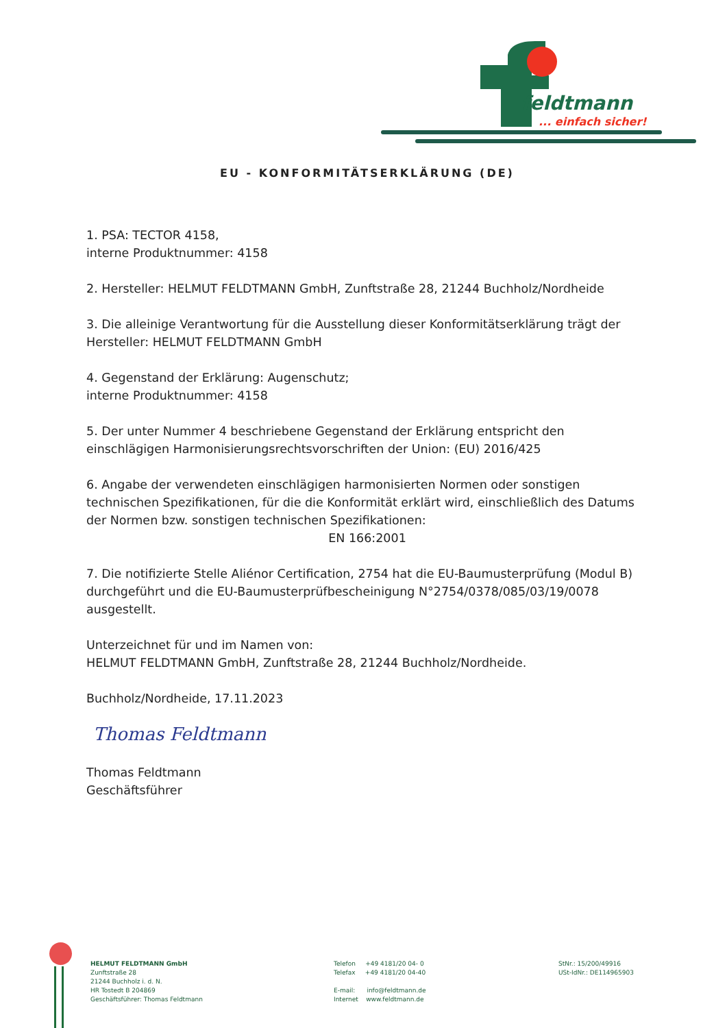feldtmann
... einfach sicher!
EU - KONFORMITÄTSERKLÄRUNG (DE)
1. PSA: TECTOR 4158,
interne Produktnummer: 4158
2. Hersteller: HELMUT FELDTMANN GmbH, Zunftstraße 28, 21244 Buchholz/Nordheide
3. Die alleinige Verantwortung für die Ausstellung dieser Konformitätserklärung trägt der Hersteller: HELMUT FELDTMANN GmbH
4. Gegenstand der Erklärung: Augenschutz;
interne Produktnummer: 4158
5. Der unter Nummer 4 beschriebene Gegenstand der Erklärung entspricht den einschlägigen Harmonisierungsrechtsvorschriften der Union: (EU) 2016/425
6. Angabe der verwendeten einschlägigen harmonisierten Normen oder sonstigen technischen Spezifikationen, für die die Konformität erklärt wird, einschließlich des Datums der Normen bzw. sonstigen technischen Spezifikationen:
EN 166:2001
7. Die notifizierte Stelle Aliénor Certification, 2754 hat die EU-Baumusterprüfung (Modul B) durchgeführt und die EU-Baumusterprüfbescheinigung N°2754/0378/085/03/19/0078 ausgestellt.
Unterzeichnet für und im Namen von:
HELMUT FELDTMANN GmbH, Zunftstraße 28, 21244 Buchholz/Nordheide.
Buchholz/Nordheide, 17.11.2023
Thomas Feldtmann
Thomas Feldtmann
Geschäftsführer
HELMUT FELDTMANN GmbH
Zunftstraße 28
21244 Buchholz i. d. N.
HR Tostedt B 204869
Geschäftsführer: Thomas Feldtmann
Telefon +49 4181/20 04- 0
Telefax +49 4181/20 04-40
E-mail: info@feldtmann.de
Internet www.feldtmann.de
StNr.: 15/200/49916
USt-IdNr.: DE114965903